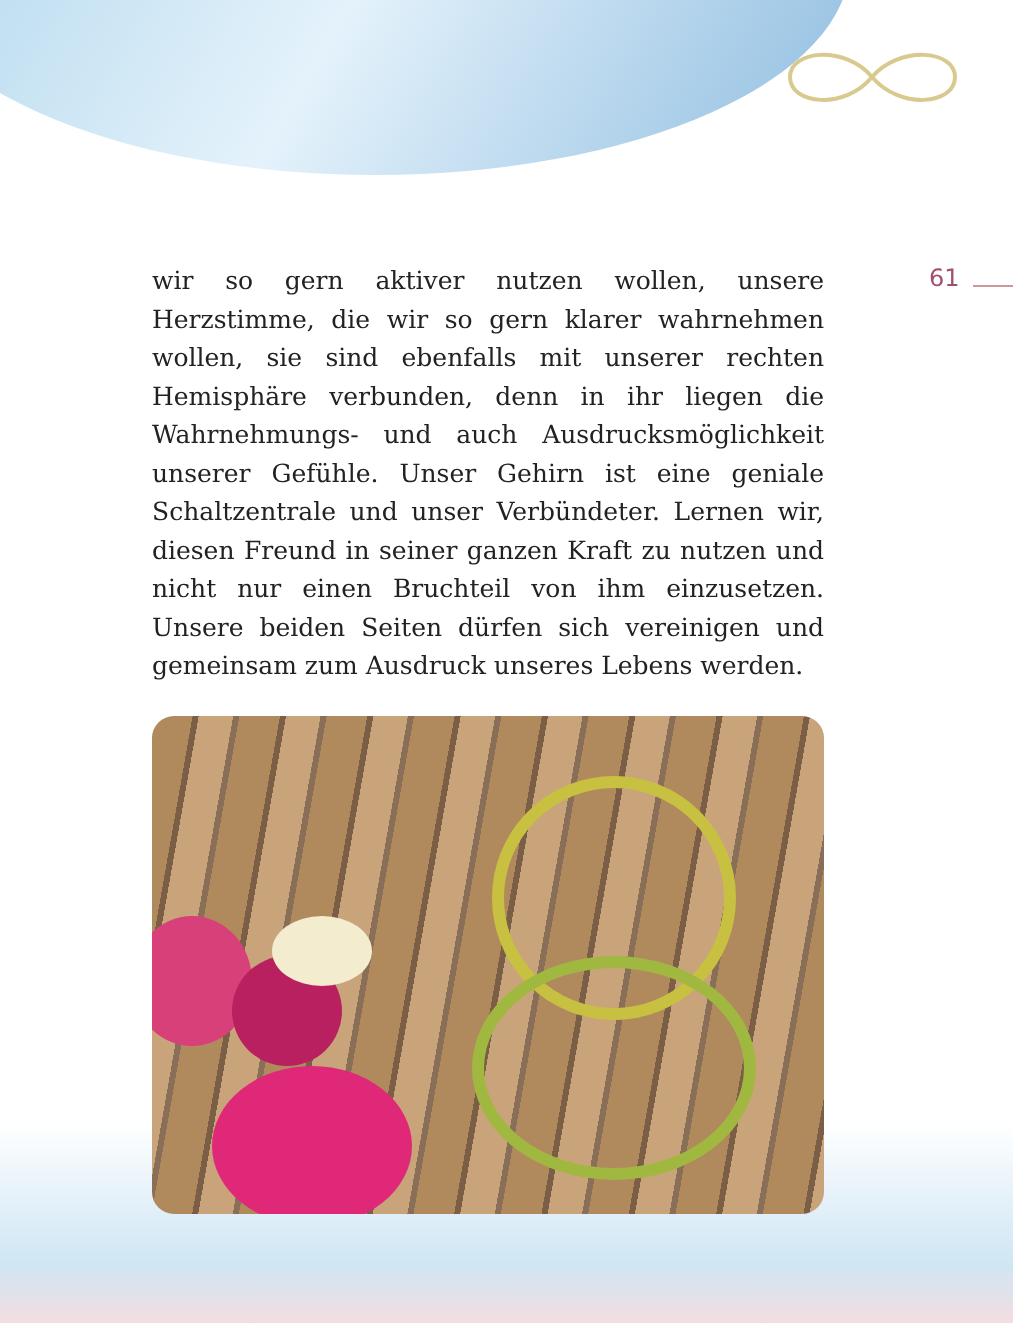wir so gern aktiver nutzen wollen, unsere Herzstimme, die wir so gern klarer wahrnehmen wollen, sie sind ebenfalls mit unserer rechten Hemisphäre verbunden, denn in ihr liegen die Wahrnehmungs- und auch Ausdrucksmöglichkeit unserer Gefühle. Unser Gehirn ist eine geniale Schaltzentrale und unser Verbündeter. Lernen wir, diesen Freund in seiner ganzen Kraft zu nutzen und nicht nur einen Bruchteil von ihm einzusetzen. Unsere beiden Seiten dürfen sich vereinigen und gemeinsam zum Ausdruck unseres Lebens werden.
61